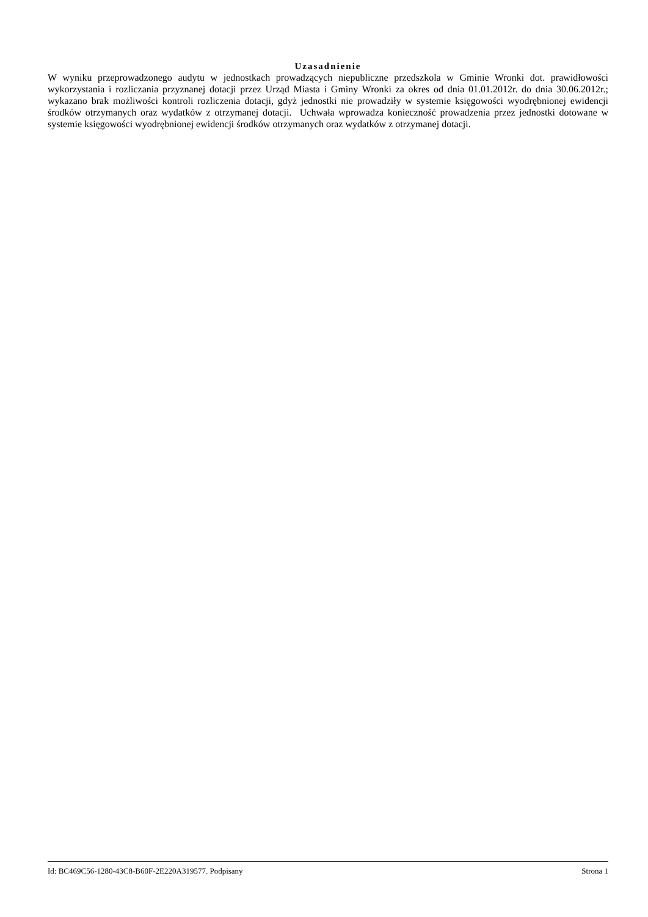Uzasadnienie
W wyniku przeprowadzonego audytu w jednostkach prowadzących niepubliczne przedszkola w Gminie Wronki dot. prawidłowości wykorzystania i rozliczania przyznanej dotacji przez Urząd Miasta i Gminy Wronki za okres od dnia 01.01.2012r. do dnia 30.06.2012r.; wykazano brak możliwości kontroli rozliczenia dotacji, gdyż jednostki nie prowadziły w systemie księgowości wyodrębnionej ewidencji środków otrzymanych oraz wydatków z otrzymanej dotacji. Uchwała wprowadza konieczność prowadzenia przez jednostki dotowane w systemie księgowości wyodrębnionej ewidencji środków otrzymanych oraz wydatków z otrzymanej dotacji.
Id: BC469C56-1280-43C8-B60F-2E220A319577. Podpisany Strona 1